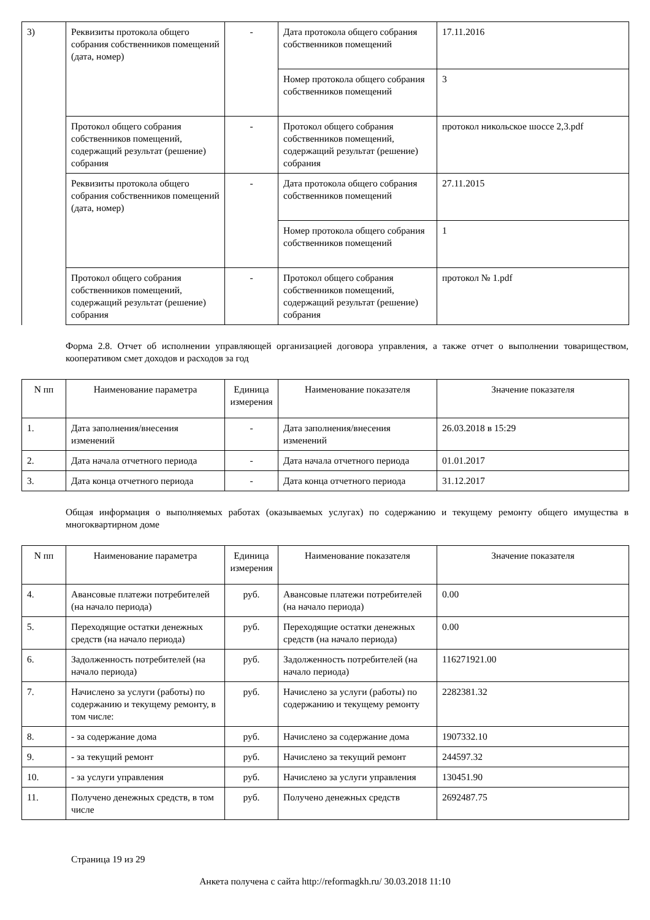| 3) | Реквизиты протокола общего собрания собственников помещений (дата, номер) | - | Дата протокола общего собрания собственников помещений | 17.11.2016 |
| | | | Номер протокола общего собрания собственников помещений | 3 |
| | Протокол общего собрания собственников помещений, содержащий результат (решение) собрания | - | Протокол общего собрания собственников помещений, содержащий результат (решение) собрания | протокол никольское шоссе 2,3.pdf |
| | Реквизиты протокола общего собрания собственников помещений (дата, номер) | - | Дата протокола общего собрания собственников помещений | 27.11.2015 |
| | | | Номер протокола общего собрания собственников помещений | 1 |
| | Протокол общего собрания собственников помещений, содержащий результат (решение) собрания | - | Протокол общего собрания собственников помещений, содержащий результат (решение) собрания | протокол № 1.pdf |
Форма 2.8. Отчет об исполнении управляющей организацией договора управления, а также отчет о выполнении товариществом, кооперативом смет доходов и расходов за год
| N пп | Наименование параметра | Единица измерения | Наименование показателя | Значение показателя |
| --- | --- | --- | --- | --- |
| 1. | Дата заполнения/внесения изменений | - | Дата заполнения/внесения изменений | 26.03.2018 в 15:29 |
| 2. | Дата начала отчетного периода | - | Дата начала отчетного периода | 01.01.2017 |
| 3. | Дата конца отчетного периода | - | Дата конца отчетного периода | 31.12.2017 |
Общая информация о выполняемых работах (оказываемых услугах) по содержанию и текущему ремонту общего имущества в многоквартирном доме
| N пп | Наименование параметра | Единица измерения | Наименование показателя | Значение показателя |
| --- | --- | --- | --- | --- |
| 4. | Авансовые платежи потребителей (на начало периода) | руб. | Авансовые платежи потребителей (на начало периода) | 0.00 |
| 5. | Переходящие остатки денежных средств (на начало периода) | руб. | Переходящие остатки денежных средств (на начало периода) | 0.00 |
| 6. | Задолженность потребителей (на начало периода) | руб. | Задолженность потребителей (на начало периода) | 116271921.00 |
| 7. | Начислено за услуги (работы) по содержанию и текущему ремонту, в том числе: | руб. | Начислено за услуги (работы) по содержанию и текущему ремонту | 2282381.32 |
| 8. | - за содержание дома | руб. | Начислено за содержание дома | 1907332.10 |
| 9. | - за текущий ремонт | руб. | Начислено за текущий ремонт | 244597.32 |
| 10. | - за услуги управления | руб. | Начислено за услуги управления | 130451.90 |
| 11. | Получено денежных средств, в том числе | руб. | Получено денежных средств | 2692487.75 |
Страница 19 из 29
Анкета получена с сайта http://reformagkh.ru/ 30.03.2018 11:10